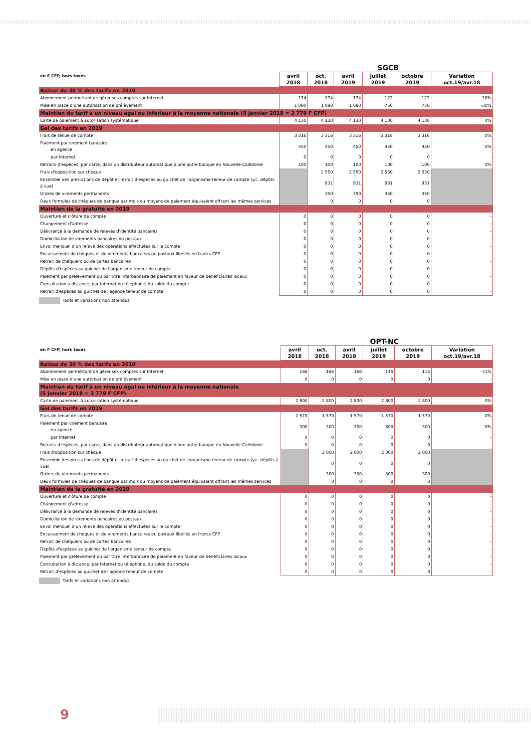SGCB
| en F CFP, hors taxes | avril 2018 | oct. 2018 | avril 2019 | juillet 2019 | octobre 2019 | Variation oct.19/avr.18 |
| --- | --- | --- | --- | --- | --- | --- |
| Baisse de 30 % des tarifs en 2019 | | | | | | |
| Abonnement permettant de gérer ses comptes sur Internet | 174 | 174 | 174 | 122 | 122 | -30% |
| Mise en place d'une autorisation de prélèvement | 1 080 | 1 080 | 1 080 | 756 | 756 | -30% |
| Maintien du tarif à un niveau égal ou inférieur à la moyenne nationale (5 janvier 2018 = 3 779 F CFP) | | | | | | |
| Carte de paiement à autorisation systématique | 4 130 | 4 130 | 4 130 | 4 130 | 4 130 | 0% |
| Gel des tarifs en 2019 | | | | | | |
| Frais de tenue de compte | 3 316 | 3 316 | 3 316 | 3 316 | 3 316 | 0% |
| Paiement par virement bancaire en agence | 450 | 450 | 450 | 450 | 450 | 0% |
| par Internet | 0 | 0 | 0 | 0 | 0 | - |
| Retraits d'espèces, par carte, dans un distributeur automatique d'une autre banque en Nouvelle-Calédonie | 100 | 100 | 100 | 100 | 100 | 0% |
| Frais d'opposition sur chèque | | 2 550 | 2 550 | 2 550 | 2 550 | |
| Ensemble des prestations de dépôt et retrait d'espèces au guichet de l'organisme teneur de compte (y.c. dépôts à vue) | | 931 | 931 | 931 | 931 | |
| Ordres de virements permanents | | 350 | 350 | 350 | 350 | |
| Deux formules de chèques de banque par mois ou moyens de paiement équivalent offrant les mêmes services | | 0 | 0 | 0 | 0 | |
| Maintien de la gratuité en 2019 | | | | | | |
| Ouverture et clôture de compte | 0 | 0 | 0 | 0 | 0 | - |
| Changement d'adresse | 0 | 0 | 0 | 0 | 0 | - |
| Délivrance à la demande de relevés d'identité bancaires | 0 | 0 | 0 | 0 | 0 | - |
| Domiciliation de virements bancaires ou postaux | 0 | 0 | 0 | 0 | 0 | - |
| Envoi mensuel d'un relevé des opérations effectuées sur le compte | 0 | 0 | 0 | 0 | 0 | - |
| Encaissement de chèques et de virements bancaires ou postaux libellés en francs CFP | 0 | 0 | 0 | 0 | 0 | - |
| Retrait de chéquiers ou de cartes bancaires | 0 | 0 | 0 | 0 | 0 | - |
| Dépôts d'espèces au guichet de l'organisme teneur de compte | 0 | 0 | 0 | 0 | 0 | - |
| Paiement par prélèvement ou par titre interbancaire de paiement en faveur de bénéficiaires locaux | 0 | 0 | 0 | 0 | 0 | - |
| Consultation à distance, par Internet ou téléphone, du solde du compte | 0 | 0 | 0 | 0 | 0 | - |
| Retrait d'espèces au guichet de l'agence teneur de compte | 0 | 0 | 0 | 0 | 0 | - |
Tarifs et variations non attendus
OPT-NC
| en F CFP, hors taxes | avril 2018 | oct. 2018 | avril 2019 | juillet 2019 | octobre 2019 | Variation oct.19/avr.18 |
| --- | --- | --- | --- | --- | --- | --- |
| Baisse de 30 % des tarifs en 2019 | | | | | | |
| Abonnement permettant de gérer ses comptes sur Internet | 166 | 166 | 166 | 115 | 115 | -31% |
| Mise en place d'une autorisation de prélèvement | 0 | 0 | 0 | 0 | 0 | - |
| Maintien du tarif à un niveau égal ou inférieur à la moyenne nationale (5 janvier 2018 = 3 779 F CFP) | | | | | | |
| Carte de paiement à autorisation systématique | 2 800 | 2 800 | 2 800 | 2 800 | 2 800 | 0% |
| Gel des tarifs en 2019 | | | | | | |
| Frais de tenue de compte | 1 570 | 1 570 | 1 570 | 1 570 | 1 570 | 0% |
| Paiement par virement bancaire en agence | 300 | 300 | 300 | 300 | 300 | 0% |
| par Internet | 0 | 0 | 0 | 0 | 0 | - |
| Retraits d'espèces, par carte, dans un distributeur automatique d'une autre banque en Nouvelle-Calédonie | 0 | 0 | 0 | 0 | 0 | - |
| Frais d'opposition sur chèque | | 2 000 | 2 000 | 2 000 | 2 000 | |
| Ensemble des prestations de dépôt et retrait d'espèces au guichet de l'organisme teneur de compte (y.c. dépôts à vue) | | 0 | 0 | 0 | 0 | |
| Ordres de virements permanents | | 300 | 300 | 300 | 300 | |
| Deux formules de chèques de banque par mois ou moyens de paiement équivalent offrant les mêmes services | | 0 | 0 | 0 | 0 | |
| Maintien de la gratuité en 2019 | | | | | | |
| Ouverture et clôture de compte | 0 | 0 | 0 | 0 | 0 | - |
| Changement d'adresse | 0 | 0 | 0 | 0 | 0 | - |
| Délivrance à la demande de relevés d'identité bancaires | 0 | 0 | 0 | 0 | 0 | - |
| Domiciliation de virements bancaires ou postaux | 0 | 0 | 0 | 0 | 0 | - |
| Envoi mensuel d'un relevé des opérations effectuées sur le compte | 0 | 0 | 0 | 0 | 0 | - |
| Encaissement de chèques et de virements bancaires ou postaux libellés en francs CFP | 0 | 0 | 0 | 0 | 0 | - |
| Retrait de chéquiers ou de cartes bancaires | 0 | 0 | 0 | 0 | 0 | - |
| Dépôts d'espèces au guichet de l'organisme teneur de compte | 0 | 0 | 0 | 0 | 0 | - |
| Paiement par prélèvement ou par titre interbancaire de paiement en faveur de bénéficiaires locaux | 0 | 0 | 0 | 0 | 0 | - |
| Consultation à distance, par Internet ou téléphone, du solde du compte | 0 | 0 | 0 | 0 | 0 | - |
| Retrait d'espèces au guichet de l'agence teneur de compte | 0 | 0 | 0 | 0 | 0 | - |
Tarifs et variations non attendus
9